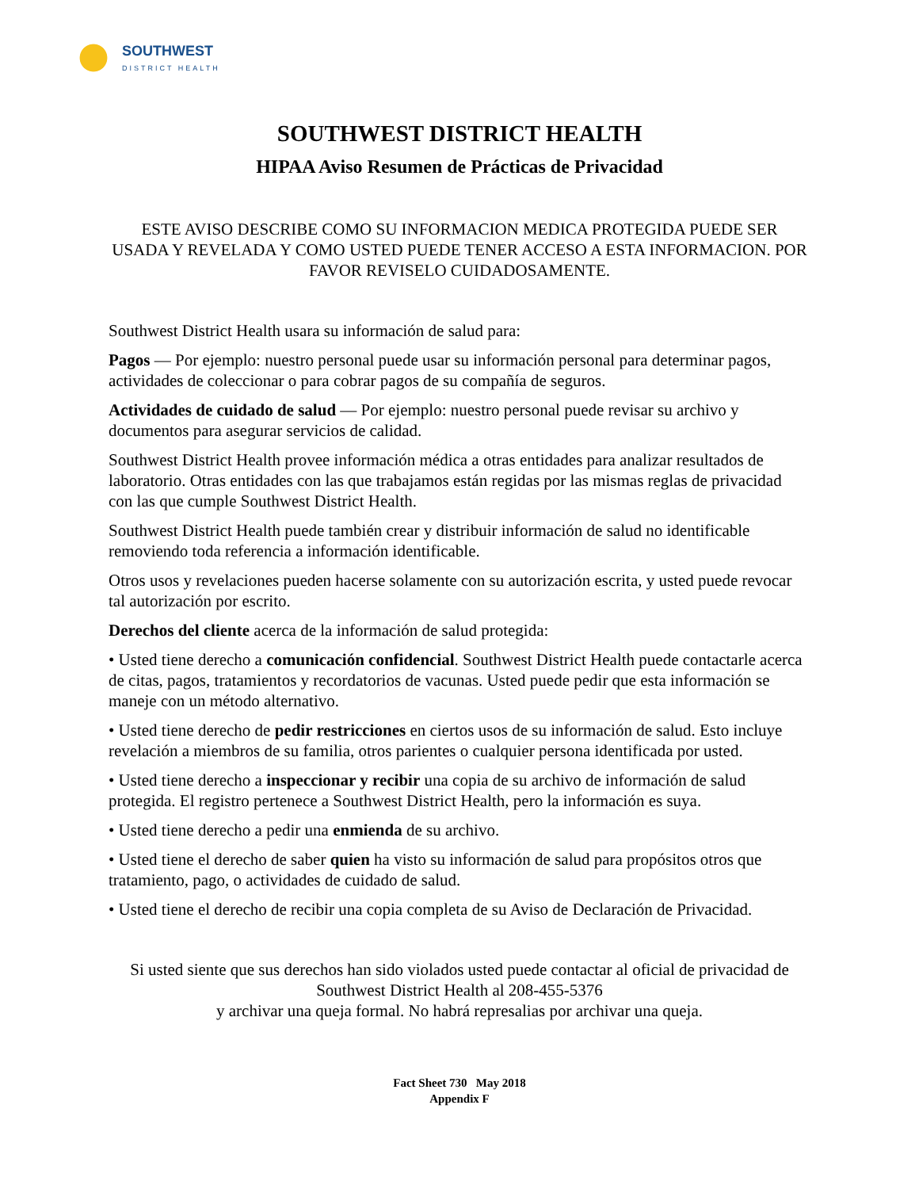SOUTHWEST
DISTRICT HEALTH
SOUTHWEST DISTRICT HEALTH
HIPAA Aviso Resumen de Prácticas de Privacidad
ESTE AVISO DESCRIBE COMO SU INFORMACION MEDICA PROTEGIDA PUEDE SER USADA Y REVELADA Y COMO USTED PUEDE TENER ACCESO A ESTA INFORMACION. POR FAVOR REVISELO CUIDADOSAMENTE.
Southwest District Health usara su información de salud para:
Pagos — Por ejemplo: nuestro personal puede usar su información personal para determinar pagos, actividades de coleccionar o para cobrar pagos de su compañía de seguros.
Actividades de cuidado de salud — Por ejemplo: nuestro personal puede revisar su archivo y documentos para asegurar servicios de calidad.
Southwest District Health provee información médica a otras entidades para analizar resultados de laboratorio. Otras entidades con las que trabajamos están regidas por las mismas reglas de privacidad con las que cumple Southwest District Health.
Southwest District Health puede también crear y distribuir información de salud no identificable removiendo toda referencia a información identificable.
Otros usos y revelaciones pueden hacerse solamente con su autorización escrita, y usted puede revocar tal autorización por escrito.
Derechos del cliente acerca de la información de salud protegida:
• Usted tiene derecho a comunicación confidencial. Southwest District Health puede contactarle acerca de citas, pagos, tratamientos y recordatorios de vacunas. Usted puede pedir que esta información se maneje con un método alternativo.
• Usted tiene derecho de pedir restricciones en ciertos usos de su información de salud. Esto incluye revelación a miembros de su familia, otros parientes o cualquier persona identificada por usted.
• Usted tiene derecho a inspeccionar y recibir una copia de su archivo de información de salud protegida. El registro pertenece a Southwest District Health, pero la información es suya.
• Usted tiene derecho a pedir una enmienda de su archivo.
• Usted tiene el derecho de saber quien ha visto su información de salud para propósitos otros que tratamiento, pago, o actividades de cuidado de salud.
• Usted tiene el derecho de recibir una copia completa de su Aviso de Declaración de Privacidad.
Si usted siente que sus derechos han sido violados usted puede contactar al oficial de privacidad de Southwest District Health al 208-455-5376
y archivar una queja formal. No habrá represalias por archivar una queja.
Fact Sheet 730 May 2018
Appendix F